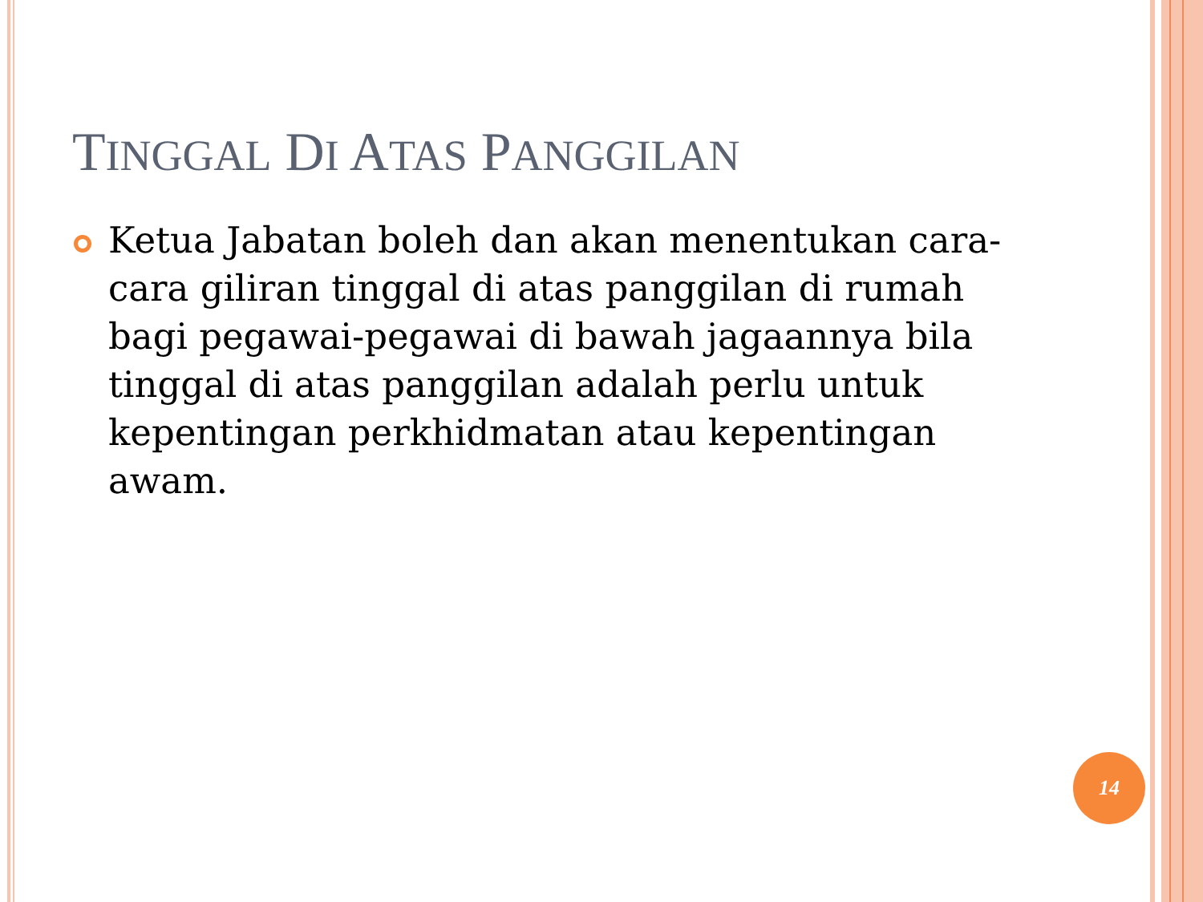TINGGAL DI ATAS PANGGILAN
Ketua Jabatan boleh dan akan menentukan cara-cara giliran tinggal di atas panggilan di rumah bagi pegawai-pegawai di bawah jagaannya bila tinggal di atas panggilan adalah perlu untuk kepentingan perkhidmatan atau kepentingan awam.
14